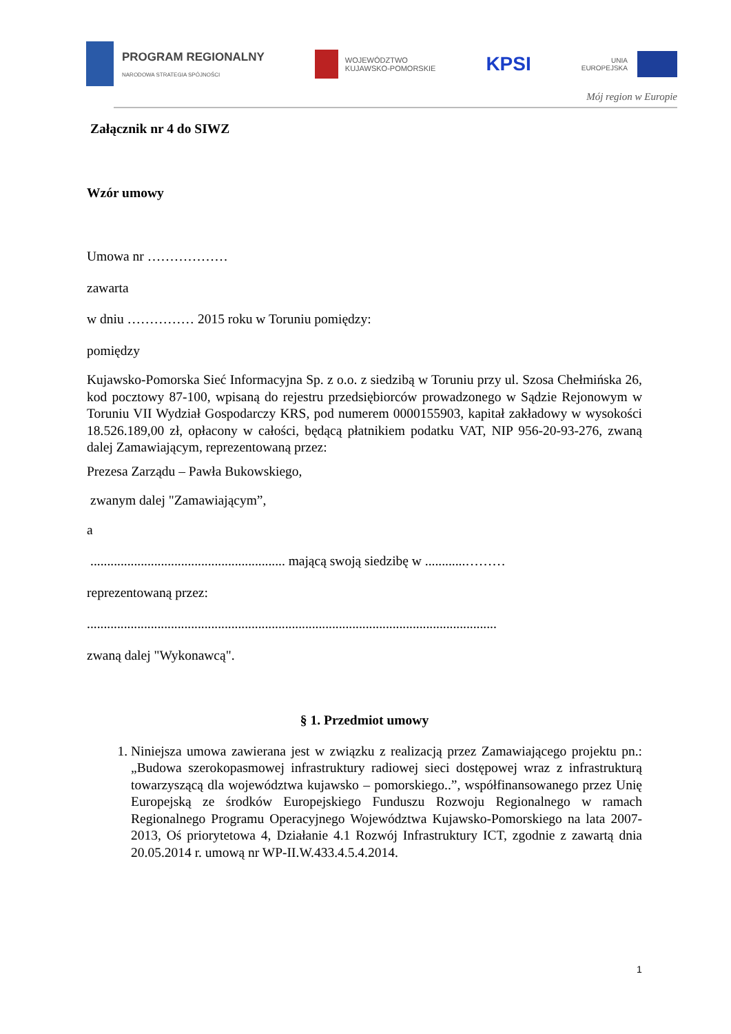PROGRAM REGIONALNY
NARODOWA STRATEGIA SPÓJNOŚCI
WOJEWÓDZTWO
KUJAWSKO-POMORSKIE
KPSI
UNIA
EUROPEJSKA
Mój region w Europie
Załącznik nr 4 do SIWZ
Wzór umowy
Umowa nr ………………
zawarta
w dniu …………… 2015 roku w Toruniu pomiędzy:
pomiędzy
Kujawsko-Pomorska Sieć Informacyjna Sp. z o.o. z siedzibą w Toruniu przy ul. Szosa Chełmińska 26, kod pocztowy 87-100, wpisaną do rejestru przedsiębiorców prowadzonego w Sądzie Rejonowym w Toruniu VII Wydział Gospodarczy KRS, pod numerem 0000155903, kapitał zakładowy w wysokości 18.526.189,00 zł, opłacony w całości, będącą płatnikiem podatku VAT, NIP 956-20-93-276, zwaną dalej Zamawiającym, reprezentowaną przez:
Prezesa Zarządu – Pawła Bukowskiego,
zwanym dalej "Zamawiającym”,
a
.......................................................... mającą swoją siedzibę w ............………
reprezentowaną przez:
..........................................................................................................................
zwaną dalej "Wykonawcą".
§ 1. Przedmiot umowy
1. Niniejsza umowa zawierana jest w związku z realizacją przez Zamawiającego projektu pn.: „Budowa szerokopasmowej infrastruktury radiowej sieci dostępowej wraz z infrastrukturą towarzyszącą dla województwa kujawsko – pomorskiego..”, współfinansowanego przez Unię Europejską ze środków Europejskiego Funduszu Rozwoju Regionalnego w ramach Regionalnego Programu Operacyjnego Województwa Kujawsko-Pomorskiego na lata 2007-2013, Oś priorytetowa 4, Działanie 4.1 Rozwój Infrastruktury ICT, zgodnie z zawartą dnia 20.05.2014 r. umową nr WP-II.W.433.4.5.4.2014.
1